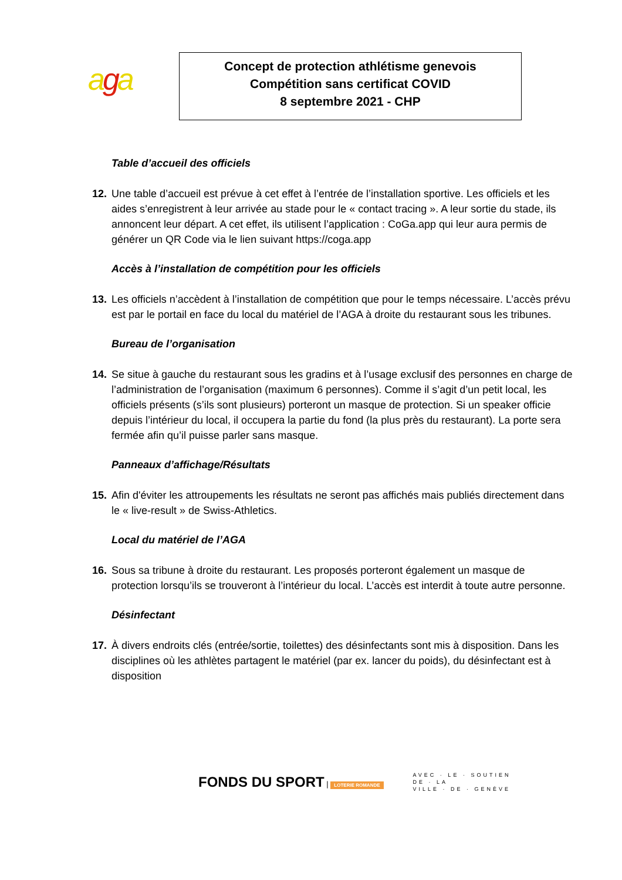aga
Concept de protection athlétisme genevois
Compétition sans certificat COVID
8 septembre 2021 - CHP
Table d’accueil des officiels
12. Une table d’accueil est prévue à cet effet à l’entrée de l’installation sportive. Les officiels et les aides s’enregistrent à leur arrivée au stade pour le « contact tracing ». A leur sortie du stade, ils annoncent leur départ. A cet effet, ils utilisent l’application : CoGa.app qui leur aura permis de générer un QR Code via le lien suivant https://coga.app
Accès à l’installation de compétition pour les officiels
13. Les officiels n’accèdent à l’installation de compétition que pour le temps nécessaire. L’accès prévu est par le portail en face du local du matériel de l’AGA à droite du restaurant sous les tribunes.
Bureau de l’organisation
14. Se situe à gauche du restaurant sous les gradins et à l’usage exclusif des personnes en charge de l’administration de l’organisation (maximum 6 personnes). Comme il s’agit d’un petit local, les officiels présents (s’ils sont plusieurs) porteront un masque de protection. Si un speaker officie depuis l’intérieur du local, il occupera la partie du fond (la plus près du restaurant). La porte sera fermée afin qu’il puisse parler sans masque.
Panneaux d’affichage/Résultats
15. Afin d'éviter les attroupements les résultats ne seront pas affichés mais publiés directement dans le « live-result » de Swiss-Athletics.
Local du matériel de l’AGA
16. Sous sa tribune à droite du restaurant. Les proposés porteront également un masque de protection lorsqu’ils se trouveront à l’intérieur du local. L’accès est interdit à toute autre personne.
Désinfectant
17. À divers endroits clés (entrée/sortie, toilettes) des désinfectants sont mis à disposition. Dans les disciplines où les athlètes partagent le matériel (par ex. lancer du poids), du désinfectant est à disposition
FONDS DU SPORT | LOTERIE ROMANDE
AVEC · LE · SOUTIEN
DE · LA
VILLE · DE · GENÈVE